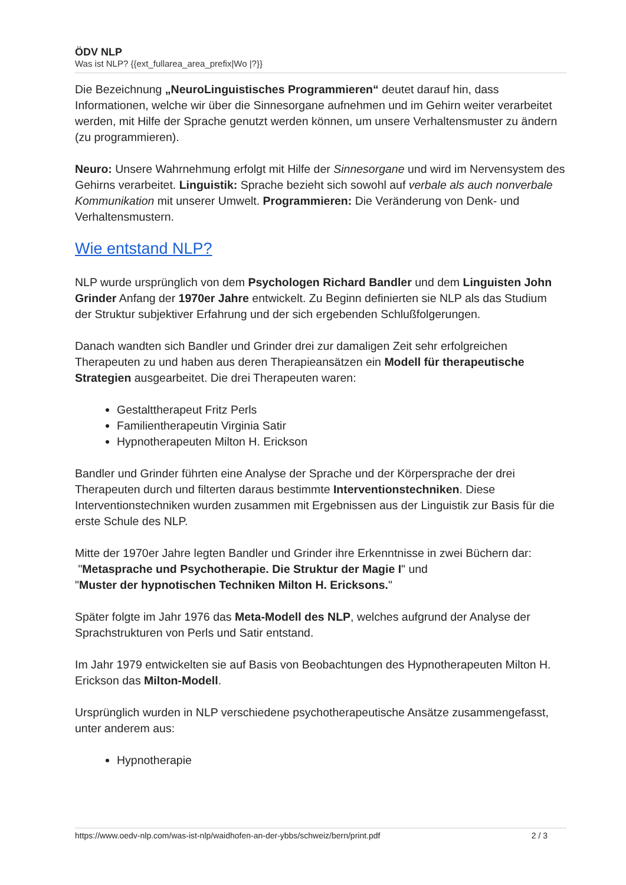ÖDV NLP
Was ist NLP? {{ext_fullarea_area_prefix|Wo |?}}
Die Bezeichnung „NeuroLinguistisches Programmieren“ deutet darauf hin, dass Informationen, welche wir über die Sinnesorgane aufnehmen und im Gehirn weiter verarbeitet werden, mit Hilfe der Sprache genutzt werden können, um unsere Verhaltensmuster zu ändern (zu programmieren).
Neuro: Unsere Wahrnehmung erfolgt mit Hilfe der Sinnesorgane und wird im Nervensystem des Gehirns verarbeitet. Linguistik: Sprache bezieht sich sowohl auf verbale als auch nonverbale Kommunikation mit unserer Umwelt. Programmieren: Die Veränderung von Denk- und Verhaltensmustern.
Wie entstand NLP?
NLP wurde ursprünglich von dem Psychologen Richard Bandler und dem Linguisten John Grinder Anfang der 1970er Jahre entwickelt. Zu Beginn definierten sie NLP als das Studium der Struktur subjektiver Erfahrung und der sich ergebenden Schlußfolgerungen.
Danach wandten sich Bandler und Grinder drei zur damaligen Zeit sehr erfolgreichen Therapeuten zu und haben aus deren Therapieansätzen ein Modell für therapeutische Strategien ausgearbeitet. Die drei Therapeuten waren:
Gestalttherapeut Fritz Perls
Familientherapeutin Virginia Satir
Hypnotherapeuten Milton H. Erickson
Bandler und Grinder führten eine Analyse der Sprache und der Körpersprache der drei Therapeuten durch und filterten daraus bestimmte Interventionstechniken. Diese Interventionstechniken wurden zusammen mit Ergebnissen aus der Linguistik zur Basis für die erste Schule des NLP.
Mitte der 1970er Jahre legten Bandler und Grinder ihre Erkenntnisse in zwei Büchern dar:
"Metasprache und Psychotherapie. Die Struktur der Magie I" und
"Muster der hypnotischen Techniken Milton H. Ericksons."
Später folgte im Jahr 1976 das Meta-Modell des NLP, welches aufgrund der Analyse der Sprachstrukturen von Perls und Satir entstand.
Im Jahr 1979 entwickelten sie auf Basis von Beobachtungen des Hypnotherapeuten Milton H. Erickson das Milton-Modell.
Ursprünglich wurden in NLP verschiedene psychotherapeutische Ansätze zusammengefasst, unter anderem aus:
Hypnotherapie
https://www.oedv-nlp.com/was-ist-nlp/waidhofen-an-der-ybbs/schweiz/bern/print.pdf 2 / 3